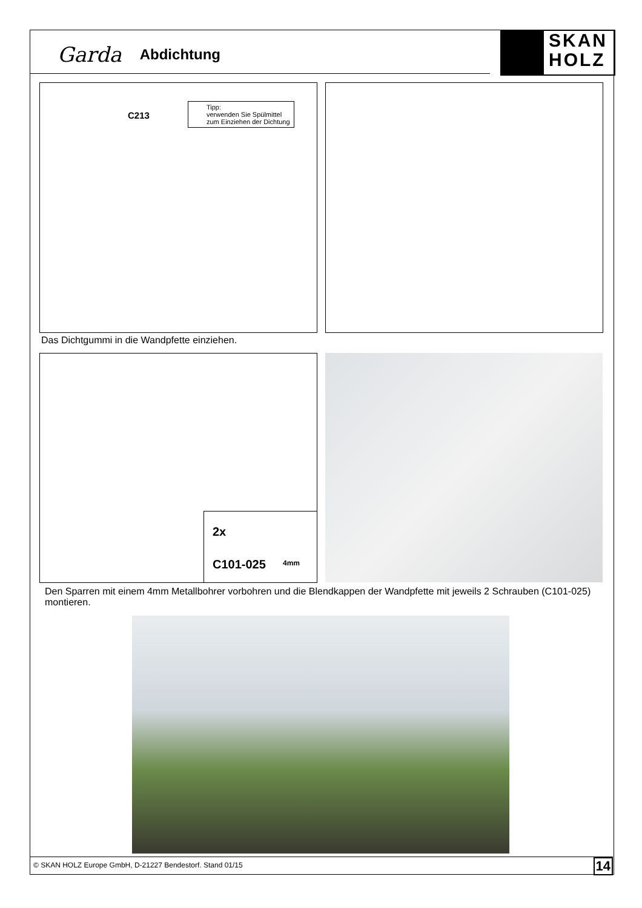Garda Abdichtung
SKAN
HOLZ
C213
Tipp:
verwenden Sie Spülmittel
zum Einziehen der Dichtung
Das Dichtgummi in die Wandpfette einziehen.
2x
C101-025 4mm
Den Sparren mit einem 4mm Metallbohrer vorbohren und die Blendkappen der Wandpfette mit jeweils 2 Schrauben (C101-025) montieren.
© SKAN HOLZ Europe GmbH, D-21227 Bendestorf. Stand 01/15 14